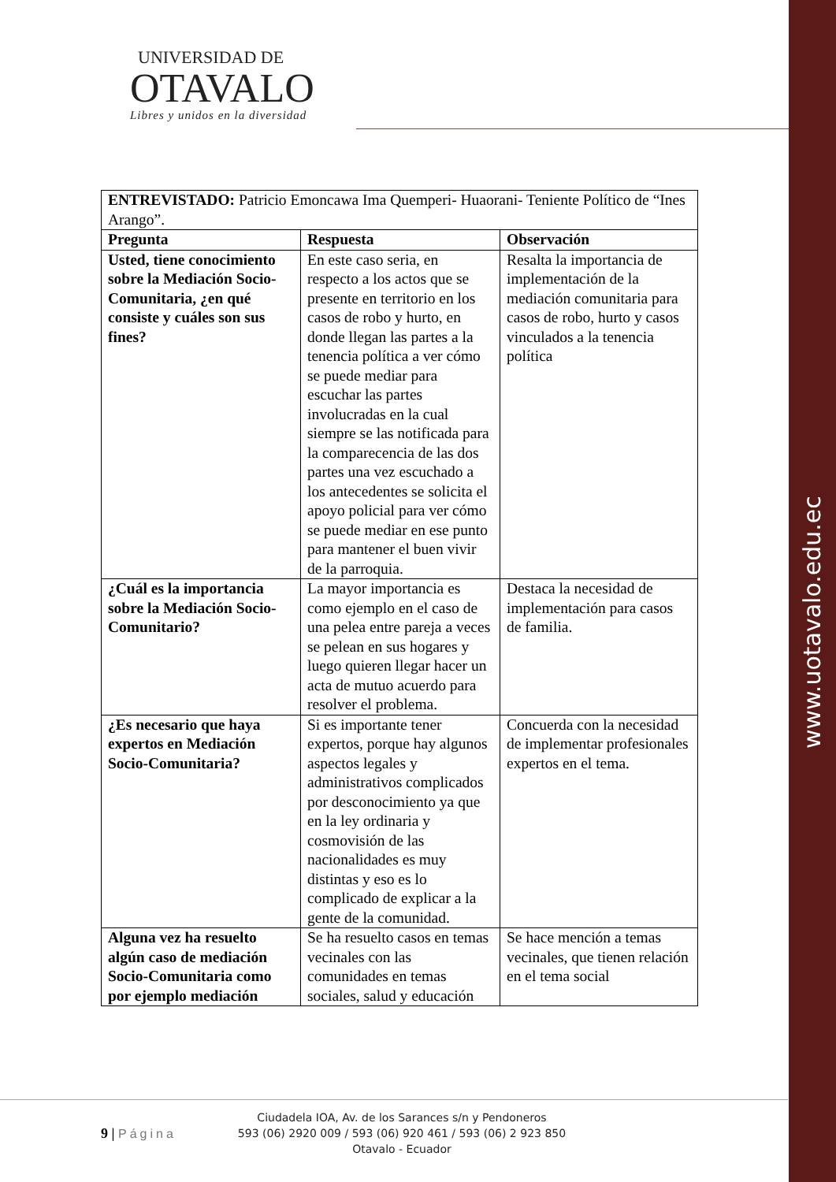www.uotavalo.edu.ec
UNIVERSIDAD DE
OTAVALO
Libres y unidos en la diversidad
| ENTREVISTADO: Patricio Emoncawa Ima Quemperi- Huaorani- Teniente Político de “Ines Arango”. | | |
| Pregunta | Respuesta | Observación |
| Usted, tiene conocimiento sobre la Mediación Socio-Comunitaria, ¿en qué consiste y cuáles son sus fines? | En este caso seria, en respecto a los actos que se presente en territorio en los casos de robo y hurto, en donde llegan las partes a la tenencia política a ver cómo se puede mediar para escuchar las partes involucradas en la cual siempre se las notificada para la comparecencia de las dos partes una vez escuchado a los antecedentes se solicita el apoyo policial para ver cómo se puede mediar en ese punto para mantener el buen vivir de la parroquia. | Resalta la importancia de implementación de la mediación comunitaria para casos de robo, hurto y casos vinculados a la tenencia política |
| ¿Cuál es la importancia sobre la Mediación Socio-Comunitario? | La mayor importancia es como ejemplo en el caso de una pelea entre pareja a veces se pelean en sus hogares y luego quieren llegar hacer un acta de mutuo acuerdo para resolver el problema. | Destaca la necesidad de implementación para casos de familia. |
| ¿Es necesario que haya expertos en Mediación Socio-Comunitaria? | Si es importante tener expertos, porque hay algunos aspectos legales y administrativos complicados por desconocimiento ya que en la ley ordinaria y cosmovisión de las nacionalidades es muy distintas y eso es lo complicado de explicar a la gente de la comunidad. | Concuerda con la necesidad de implementar profesionales expertos en el tema. |
| Alguna vez ha resuelto algún caso de mediación Socio-Comunitaria como por ejemplo mediación | Se ha resuelto casos en temas vecinales con las comunidades en temas sociales, salud y educación | Se hace mención a temas vecinales, que tienen relación en el tema social |
9 | Página
Ciudadela IOA, Av. de los Sarances s/n y Pendoneros
593 (06) 2920 009 / 593 (06) 920 461 / 593 (06) 2 923 850
Otavalo - Ecuador